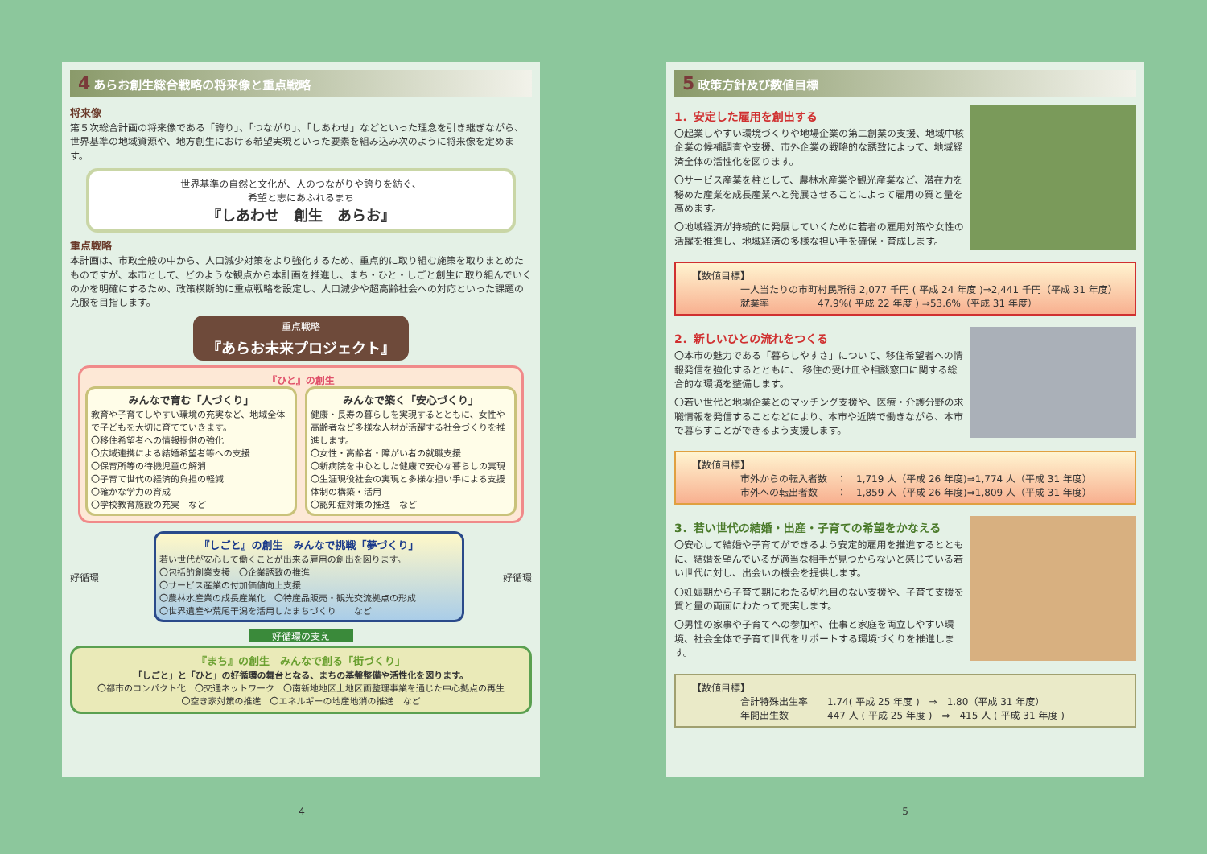4 あらお創生総合戦略の将来像と重点戦略
将来像
第５次総合計画の将来像である「誇り」、「つながり」、「しあわせ」などといった理念を引き継ぎながら、世界基準の地域資源や、地方創生における希望実現といった要素を組み込み次のように将来像を定めます。
世界基準の自然と文化が、人のつながりや誇りを紡ぐ、
希望と志にあふれるまち
『しあわせ　創生　あらお』
重点戦略
本計画は、市政全般の中から、人口減少対策をより強化するため、重点的に取り組む施策を取りまとめたものですが、本市として、どのような観点から本計画を推進し、まち・ひと・しごと創生に取り組んでいくのかを明確にするため、政策横断的に重点戦略を設定し、人口減少や超高齢社会への対応といった課題の克服を目指します。
重点戦略
『あらお未来プロジェクト』
『ひと』の創生
みんなで育む「人づくり」
教育や子育てしやすい環境の充実など、地域全体で子どもを大切に育てていきます。
〇移住希望者への情報提供の強化
〇広域連携による結婚希望者等への支援
〇保育所等の待機児童の解消
〇子育て世代の経済的負担の軽減
〇確かな学力の育成
〇学校教育施設の充実　など
みんなで築く「安心づくり」
健康・長寿の暮らしを実現するとともに、女性や高齢者など多様な人材が活躍する社会づくりを推進します。
〇女性・高齢者・障がい者の就職支援
〇新病院を中心とした健康で安心な暮らしの実現
〇生涯現役社会の実現と多様な担い手による支援体制の構築・活用
〇認知症対策の推進　など
好循環
『しごと』の創生　みんなで挑戦「夢づくり」
若い世代が安心して働くことが出来る雇用の創出を図ります。
〇包括的創業支援　〇企業誘致の推進
〇サービス産業の付加価値向上支援
〇農林水産業の成長産業化　〇特産品販売・観光交流拠点の形成
〇世界遺産や荒尾干潟を活用したまちづくり　　など
好循環
好循環の支え
『まち』の創生　みんなで創る「街づくり」
「しごと」と「ひと」の好循環の舞台となる、まちの基盤整備や活性化を図ります。
〇都市のコンパクト化　〇交通ネットワーク　〇南新地地区土地区画整理事業を通じた中心拠点の再生
〇空き家対策の推進　〇エネルギーの地産地消の推進　など
－4－
5 政策方針及び数値目標
1．安定した雇用を創出する
〇起業しやすい環境づくりや地場企業の第二創業の支援、地域中核企業の候補調査や支援、市外企業の戦略的な誘致によって、地域経済全体の活性化を図ります。
〇サービス産業を柱として、農林水産業や観光産業など、潜在力を秘めた産業を成長産業へと発展させることによって雇用の質と量を高めます。
〇地域経済が持続的に発展していくために若者の雇用対策や女性の活躍を推進し、地域経済の多様な担い手を確保・育成します。
【数値目標】
一人当たりの市町村民所得 2,077 千円 ( 平成 24 年度 )⇒2,441 千円（平成 31 年度）
就業率　　　　　47.9%( 平成 22 年度 ) ⇒53.6%（平成 31 年度）
2．新しいひとの流れをつくる
〇本市の魅力である「暮らしやすさ」について、移住希望者への情報発信を強化するとともに、 移住の受け皿や相談窓口に関する総合的な環境を整備します。
〇若い世代と地場企業とのマッチング支援や、医療・介護分野の求職情報を発信することなどにより、本市や近隣で働きながら、本市で暮らすことができるよう支援します。
【数値目標】
市外からの転入者数　：　1,719 人（平成 26 年度)⇒1,774 人（平成 31 年度）
市外への転出者数　　：　1,859 人（平成 26 年度)⇒1,809 人（平成 31 年度）
3．若い世代の結婚・出産・子育ての希望をかなえる
〇安心して結婚や子育てができるよう安定的雇用を推進するとともに、結婚を望んでいるが適当な相手が見つからないと感じている若い世代に対し、出会いの機会を提供します。
〇妊娠期から子育て期にわたる切れ目のない支援や、子育て支援を質と量の両面にわたって充実します。
〇男性の家事や子育てへの参加や、仕事と家庭を両立しやすい環境、社会全体で子育て世代をサポートする環境づくりを推進します。
【数値目標】
合計特殊出生率　　1.74( 平成 25 年度 )　⇒　1.80（平成 31 年度）
年間出生数　　　　447 人 ( 平成 25 年度 )　⇒　415 人 ( 平成 31 年度 )
－5－